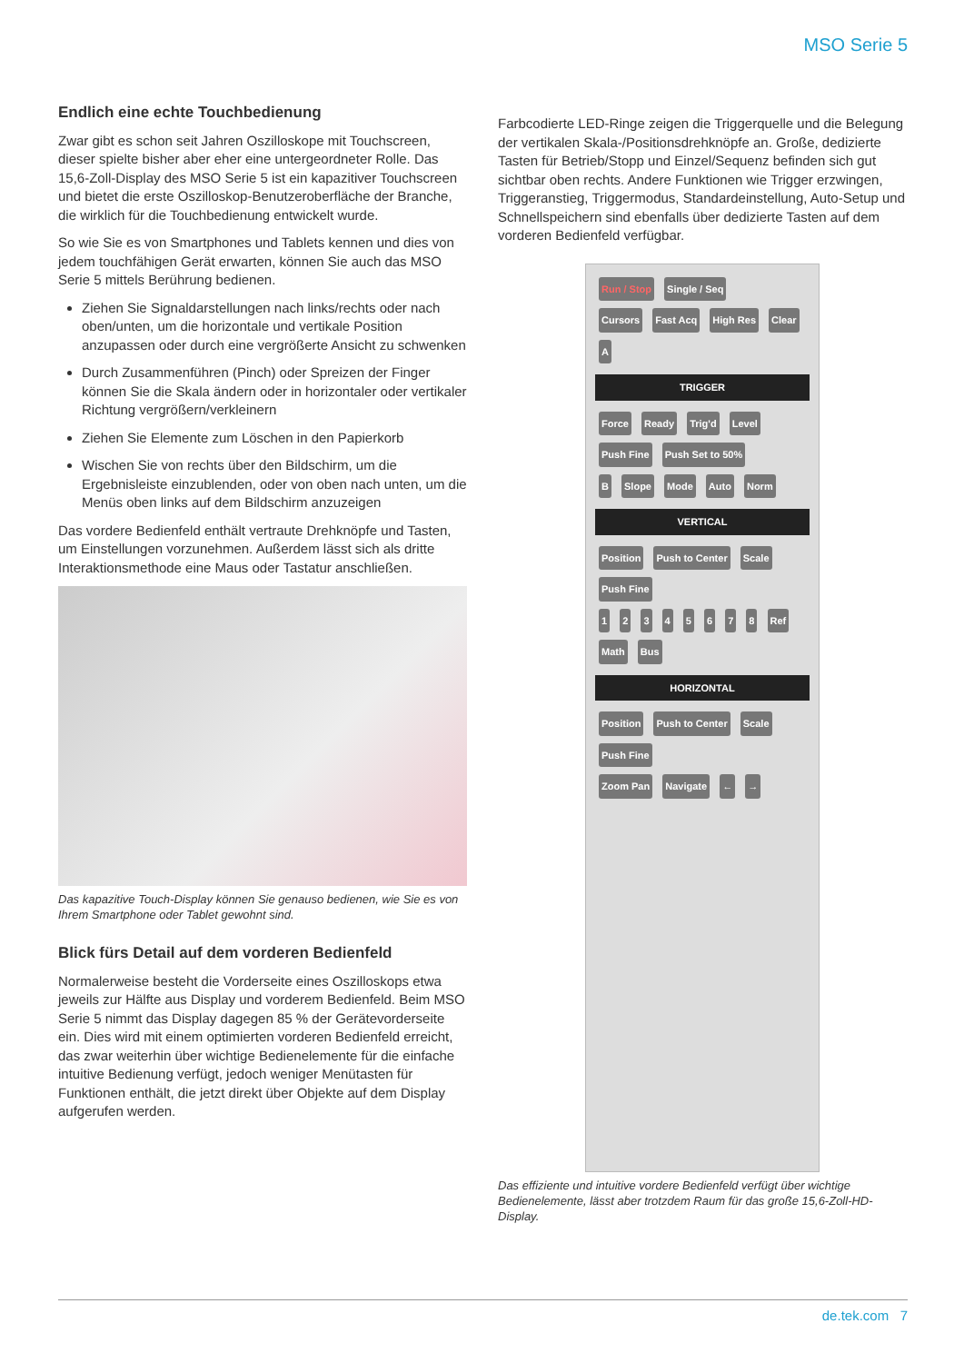MSO Serie 5
Endlich eine echte Touchbedienung
Zwar gibt es schon seit Jahren Oszilloskope mit Touchscreen, dieser spielte bisher aber eher eine untergeordneter Rolle. Das 15,6-Zoll-Display des MSO Serie 5 ist ein kapazitiver Touchscreen und bietet die erste Oszilloskop-Benutzeroberfläche der Branche, die wirklich für die Touchbedienung entwickelt wurde.
So wie Sie es von Smartphones und Tablets kennen und dies von jedem touchfähigen Gerät erwarten, können Sie auch das MSO Serie 5 mittels Berührung bedienen.
Ziehen Sie Signaldarstellungen nach links/rechts oder nach oben/unten, um die horizontale und vertikale Position anzupassen oder durch eine vergrößerte Ansicht zu schwenken
Durch Zusammenführen (Pinch) oder Spreizen der Finger können Sie die Skala ändern oder in horizontaler oder vertikaler Richtung vergrößern/verkleinern
Ziehen Sie Elemente zum Löschen in den Papierkorb
Wischen Sie von rechts über den Bildschirm, um die Ergebnisleiste einzublenden, oder von oben nach unten, um die Menüs oben links auf dem Bildschirm anzuzeigen
Das vordere Bedienfeld enthält vertraute Drehknöpfe und Tasten, um Einstellungen vorzunehmen. Außerdem lässt sich als dritte Interaktionsmethode eine Maus oder Tastatur anschließen.
Das kapazitive Touch-Display können Sie genauso bedienen, wie Sie es von Ihrem Smartphone oder Tablet gewohnt sind.
Blick fürs Detail auf dem vorderen Bedienfeld
Normalerweise besteht die Vorderseite eines Oszilloskops etwa jeweils zur Hälfte aus Display und vorderem Bedienfeld. Beim MSO Serie 5 nimmt das Display dagegen 85 % der Gerätevorderseite ein. Dies wird mit einem optimierten vorderen Bedienfeld erreicht, das zwar weiterhin über wichtige Bedienelemente für die einfache intuitive Bedienung verfügt, jedoch weniger Menütasten für Funktionen enthält, die jetzt direkt über Objekte auf dem Display aufgerufen werden.
Farbcodierte LED-Ringe zeigen die Triggerquelle und die Belegung der vertikalen Skala-/Positionsdrehknöpfe an. Große, dedizierte Tasten für Betrieb/Stopp und Einzel/Sequenz befinden sich gut sichtbar oben rechts. Andere Funktionen wie Trigger erzwingen, Triggeranstieg, Triggermodus, Standardeinstellung, Auto-Setup und Schnellspeichern sind ebenfalls über dedizierte Tasten auf dem vorderen Bedienfeld verfügbar.
Run / Stop Single / Seq
Cursors Fast Acq High Res Clear
A
TRIGGER
Force Ready Trig'd Level Push Fine Push Set to 50%
B Slope Mode Auto Norm
VERTICAL
Position Push to Center Scale Push Fine
1 2 3 4 5 6 7 8 Ref Math Bus
HORIZONTAL
Position Push to Center Scale Push Fine
Zoom Pan Navigate ← →
Das effiziente und intuitive vordere Bedienfeld verfügt über wichtige Bedienelemente, lässt aber trotzdem Raum für das große 15,6-Zoll-HD-Display.
de.tek.com 7